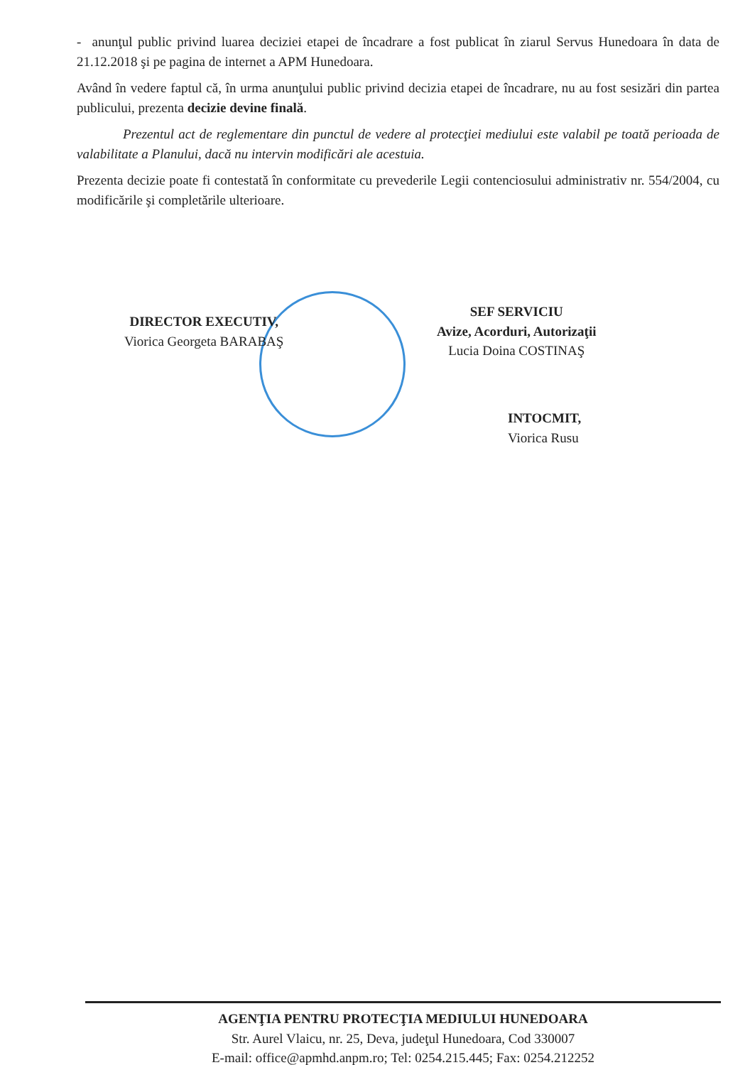- anunţul public privind luarea deciziei etapei de încadrare a fost publicat în ziarul Servus Hunedoara în data de 21.12.2018 şi pe pagina de internet a APM Hunedoara.
Având în vedere faptul că, în urma anunţului public privind decizia etapei de încadrare, nu au fost sesizări din partea publicului, prezenta decizie devine finală.
Prezentul act de reglementare din punctul de vedere al protecţiei mediului este valabil pe toată perioada de valabilitate a Planului, dacă nu intervin modificări ale acestuia.
Prezenta decizie poate fi contestată în conformitate cu prevederile Legii contenciosului administrativ nr. 554/2004, cu modificările şi completările ulterioare.
DIRECTOR EXECUTIV,
Viorica Georgeta BARABAŞ
SEF SERVICIU
Avize, Acorduri, Autorizaţii
Lucia Doina COSTINAŞ
INTOCMIT,
Viorica Rusu
AGENŢIA PENTRU PROTECŢIA MEDIULUI HUNEDOARA
Str. Aurel Vlaicu, nr. 25, Deva, judeţul Hunedoara, Cod 330007
E-mail: office@apmhd.anpm.ro; Tel: 0254.215.445; Fax: 0254.212252